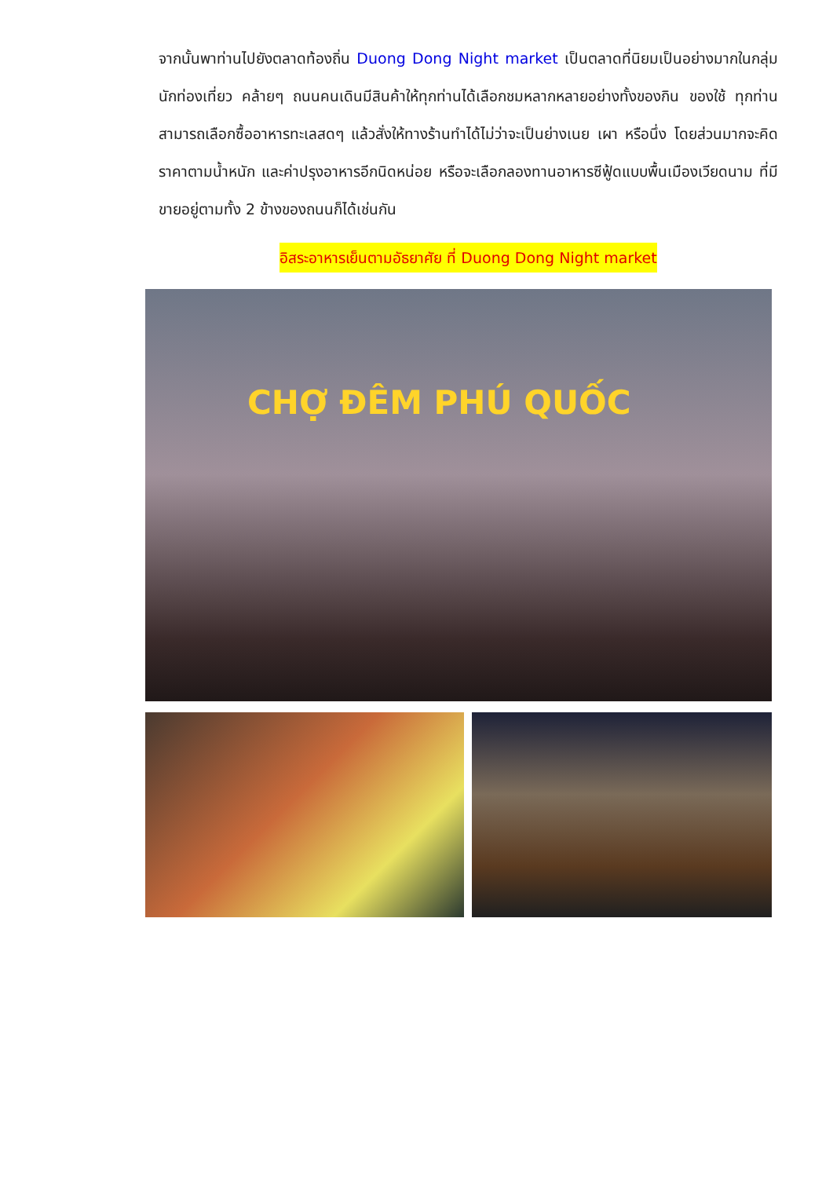จากนั้นพาท่านไปยังตลาดท้องถิ่น Duong Dong Night market เป็นตลาดที่นิยมเป็นอย่างมากในกลุ่มนักท่องเที่ยว คล้ายๆ ถนนคนเดินมีสินค้าให้ทุกท่านได้เลือกชมหลากหลายอย่างทั้งของกิน ของใช้ ทุกท่านสามารถเลือกซื้ออาหารทะเลสดๆ แล้วสั่งให้ทางร้านทำได้ไม่ว่าจะเป็นย่างเนย เผา หรือนึ่ง โดยส่วนมากจะคิดราคาตามน้ำหนัก และค่าปรุงอาหารอีกนิดหน่อย หรือจะเลือกลองทานอาหารซีฟู้ดแบบพื้นเมืองเวียดนาม ที่มีขายอยู่ตามทั้ง 2 ข้างของถนนก็ได้เช่นกัน
อิสระอาหารเย็นตามอัธยาศัย ที่ Duong Dong Night market
CHỢ ĐÊM PHÚ QUỐC